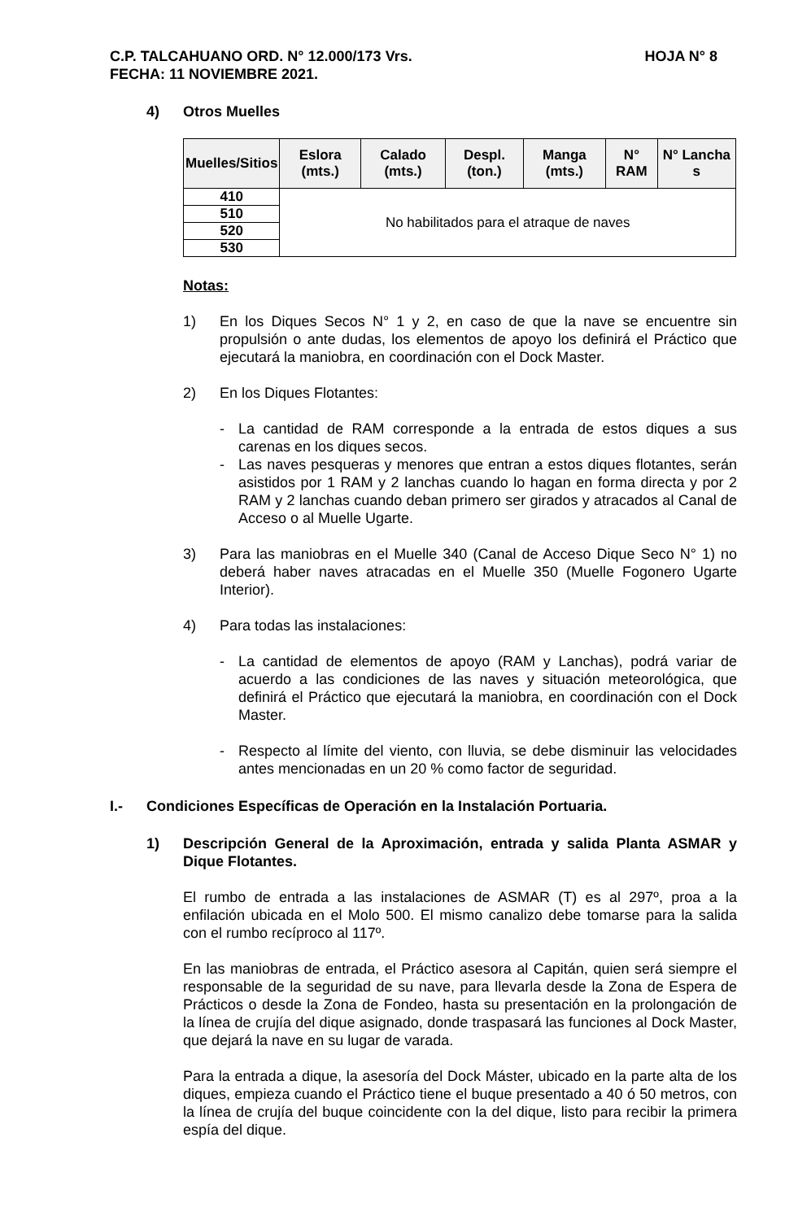C.P. TALCAHUANO ORD. N° 12.000/173 Vrs. HOJA N° 8
FECHA: 11 NOVIEMBRE 2021.
4) Otros Muelles
| Muelles/Sitios | Eslora (mts.) | Calado (mts.) | Despl. (ton.) | Manga (mts.) | N° RAM | N° Lancha s |
| --- | --- | --- | --- | --- | --- | --- |
| 410 | No habilitados para el atraque de naves | | | | | |
| 510 | | | | | | |
| 520 | | | | | | |
| 530 | | | | | | |
Notas:
1) En los Diques Secos N° 1 y 2, en caso de que la nave se encuentre sin propulsión o ante dudas, los elementos de apoyo los definirá el Práctico que ejecutará la maniobra, en coordinación con el Dock Master.
2) En los Diques Flotantes:
- La cantidad de RAM corresponde a la entrada de estos diques a sus carenas en los diques secos.
- Las naves pesqueras y menores que entran a estos diques flotantes, serán asistidos por 1 RAM y 2 lanchas cuando lo hagan en forma directa y por 2 RAM y 2 lanchas cuando deban primero ser girados y atracados al Canal de Acceso o al Muelle Ugarte.
3) Para las maniobras en el Muelle 340 (Canal de Acceso Dique Seco N° 1) no deberá haber naves atracadas en el Muelle 350 (Muelle Fogonero Ugarte Interior).
4) Para todas las instalaciones:
- La cantidad de elementos de apoyo (RAM y Lanchas), podrá variar de acuerdo a las condiciones de las naves y situación meteorológica, que definirá el Práctico que ejecutará la maniobra, en coordinación con el Dock Master.
- Respecto al límite del viento, con lluvia, se debe disminuir las velocidades antes mencionadas en un 20 % como factor de seguridad.
I.- Condiciones Específicas de Operación en la Instalación Portuaria.
1) Descripción General de la Aproximación, entrada y salida Planta ASMAR y Dique Flotantes.
El rumbo de entrada a las instalaciones de ASMAR (T) es al 297º, proa a la enfilación ubicada en el Molo 500. El mismo canalizo debe tomarse para la salida con el rumbo recíproco al 117º.
En las maniobras de entrada, el Práctico asesora al Capitán, quien será siempre el responsable de la seguridad de su nave, para llevarla desde la Zona de Espera de Prácticos o desde la Zona de Fondeo, hasta su presentación en la prolongación de la línea de crujía del dique asignado, donde traspasará las funciones al Dock Master, que dejará la nave en su lugar de varada.
Para la entrada a dique, la asesoría del Dock Máster, ubicado en la parte alta de los diques, empieza cuando el Práctico tiene el buque presentado a 40 ó 50 metros, con la línea de crujía del buque coincidente con la del dique, listo para recibir la primera espía del dique.